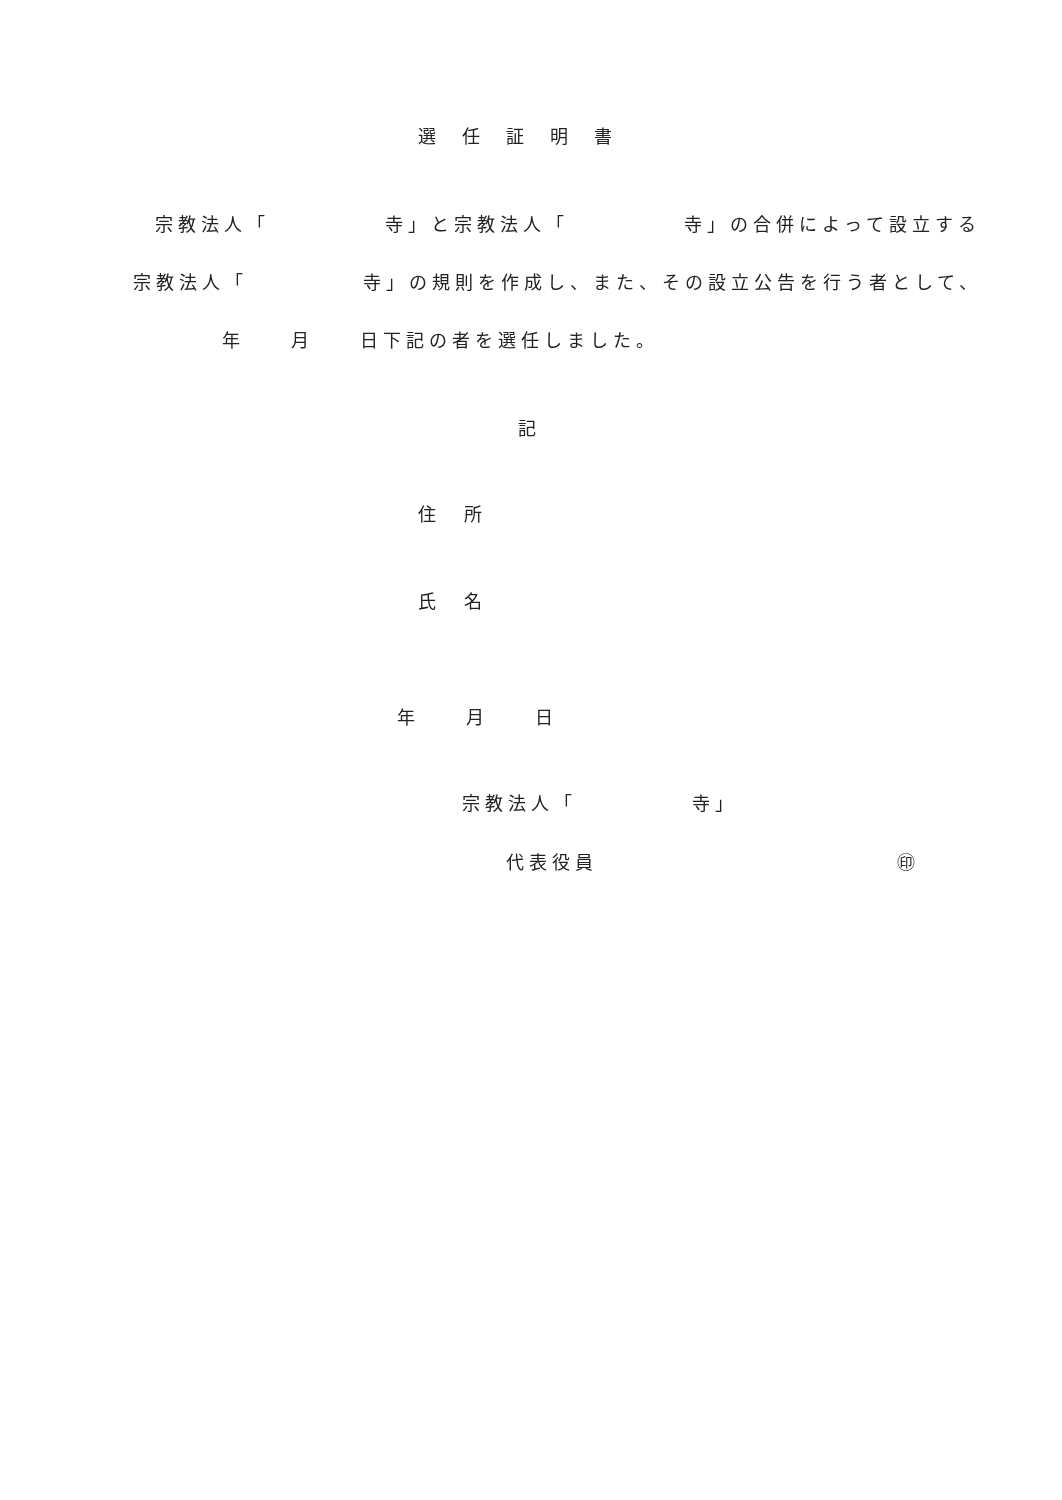選　任　証　明　書
宗教法人「　　　　　寺」と宗教法人「　　　　　寺」の合併によって設立する
宗教法人「　　　　　寺」の規則を作成し、また、その設立公告を行う者として、
年　　月　　日下記の者を選任しました。
記
住　所
氏　名
年　　月　　日
宗教法人「　　　　　寺」
代表役員　　　　　　　　　　　　　㊞